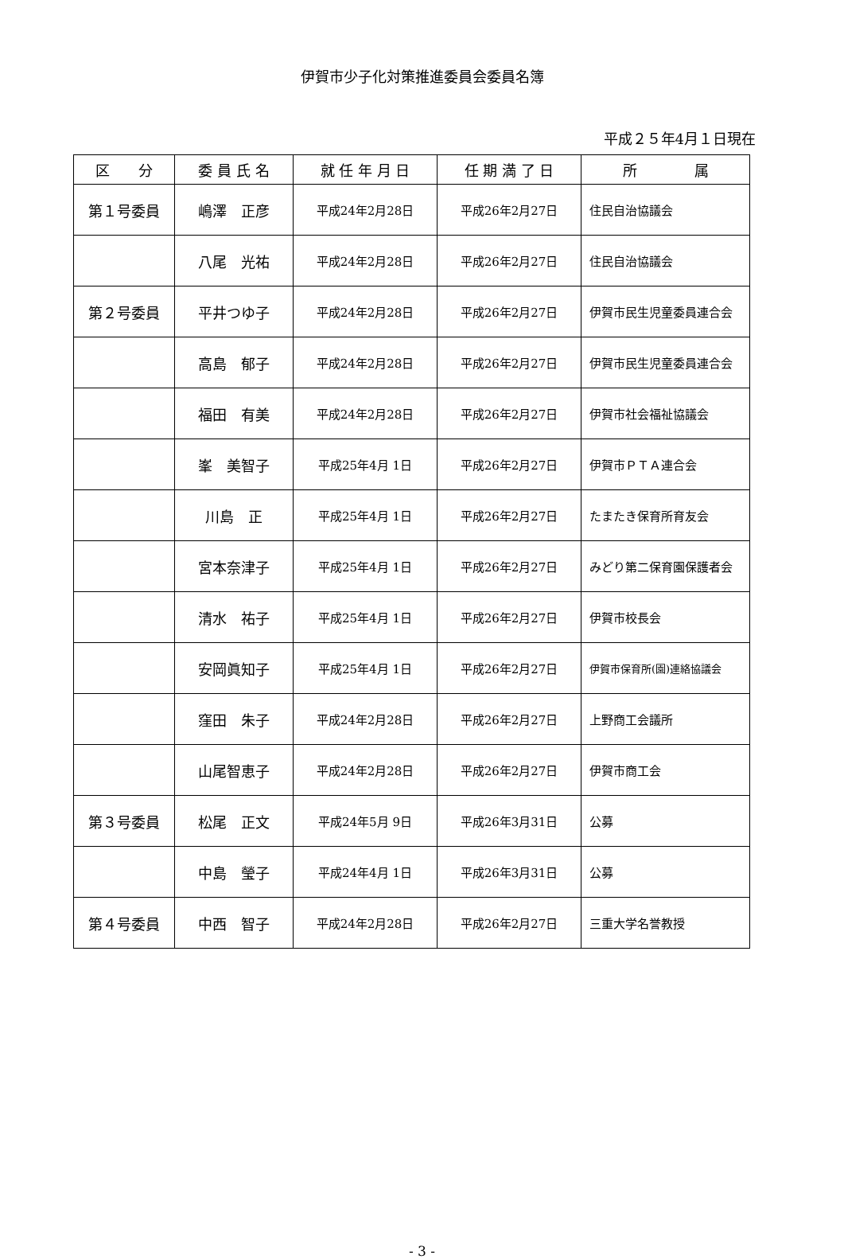伊賀市少子化対策推進委員会委員名簿
平成２５年4月１日現在
| 区 分 | 委 員 氏 名 | 就 任 年 月 日 | 任 期 満 了 日 | 所 属 |
| --- | --- | --- | --- | --- |
| 第１号委員 | 嶋澤 正彦 | 平成24年2月28日 | 平成26年2月27日 | 住民自治協議会 |
| | 八尾 光祐 | 平成24年2月28日 | 平成26年2月27日 | 住民自治協議会 |
| 第２号委員 | 平井つゆ子 | 平成24年2月28日 | 平成26年2月27日 | 伊賀市民生児童委員連合会 |
| | 高島 郁子 | 平成24年2月28日 | 平成26年2月27日 | 伊賀市民生児童委員連合会 |
| | 福田 有美 | 平成24年2月28日 | 平成26年2月27日 | 伊賀市社会福祉協議会 |
| | 峯 美智子 | 平成25年4月 1日 | 平成26年2月27日 | 伊賀市ＰＴＡ連合会 |
| | 川島 正 | 平成25年4月 1日 | 平成26年2月27日 | たまたき保育所育友会 |
| | 宮本奈津子 | 平成25年4月 1日 | 平成26年2月27日 | みどり第二保育園保護者会 |
| | 清水 祐子 | 平成25年4月 1日 | 平成26年2月27日 | 伊賀市校長会 |
| | 安岡眞知子 | 平成25年4月 1日 | 平成26年2月27日 | 伊賀市保育所(園)連絡協議会 |
| | 窪田 朱子 | 平成24年2月28日 | 平成26年2月27日 | 上野商工会議所 |
| | 山尾智恵子 | 平成24年2月28日 | 平成26年2月27日 | 伊賀市商工会 |
| 第３号委員 | 松尾 正文 | 平成24年5月 9日 | 平成26年3月31日 | 公募 |
| | 中島 瑩子 | 平成24年4月 1日 | 平成26年3月31日 | 公募 |
| 第４号委員 | 中西 智子 | 平成24年2月28日 | 平成26年2月27日 | 三重大学名誉教授 |
- 3 -